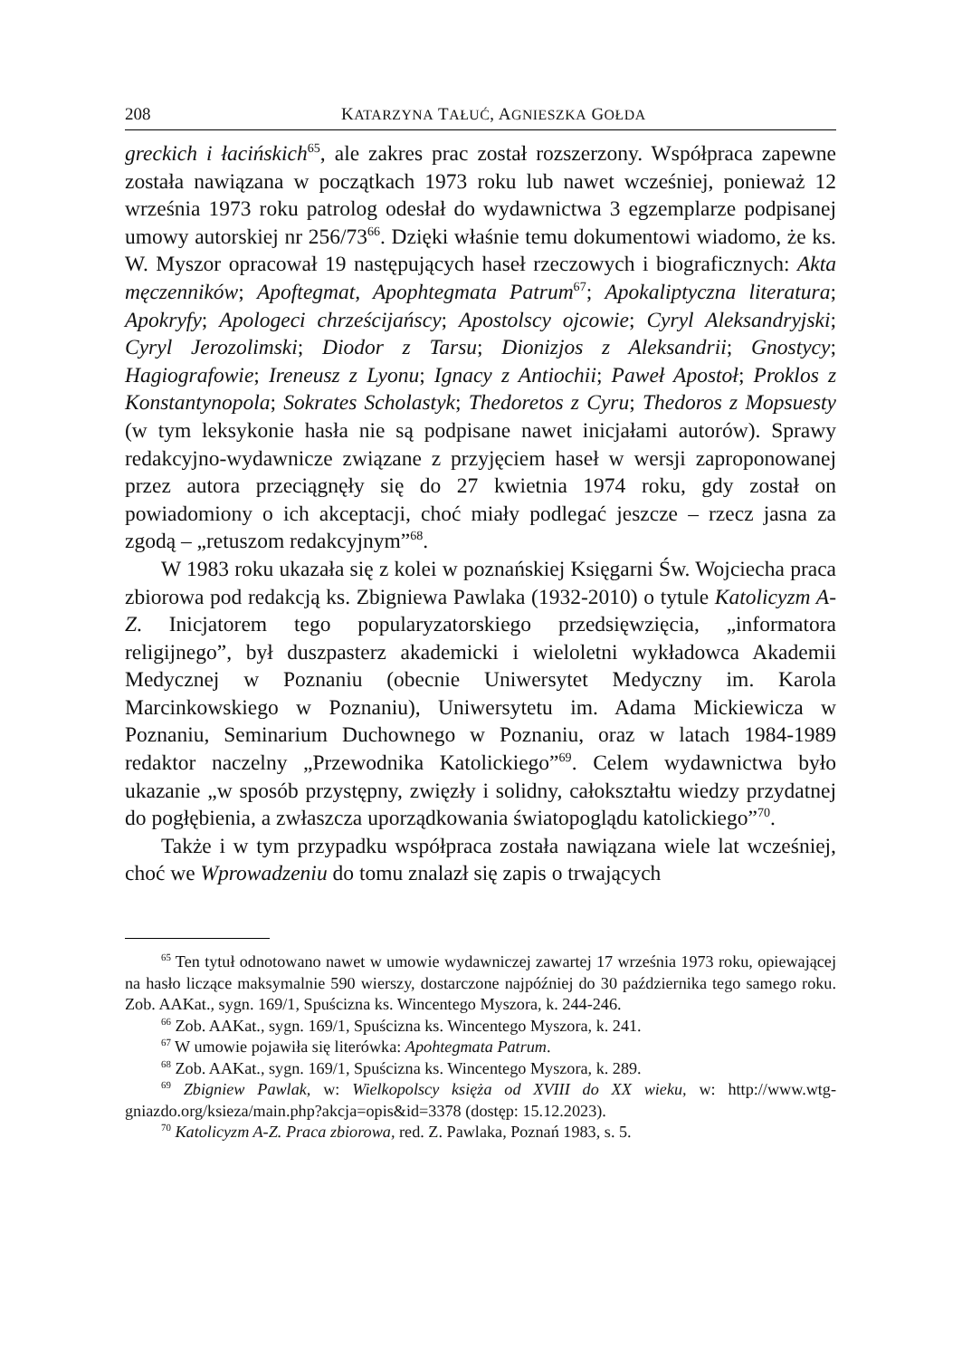208 KATARZYNA TAŁUĆ, AGNIESZKA GOŁDA
greckich i łacińskich<sup>65</sup>, ale zakres prac został rozszerzony. Współpraca zapewne została nawiązana w początkach 1973 roku lub nawet wcześniej, ponieważ 12 września 1973 roku patrolog odesłał do wydawnictwa 3 egzemplarze podpisanej umowy autorskiej nr 256/73<sup>66</sup>. Dzięki właśnie temu dokumentowi wiadomo, że ks. W. Myszor opracował 19 następujących haseł rzeczowych i biograficznych: Akta męczenników; Apoftegmat, Apophtegmata Patrum<sup>67</sup>; Apokaliptyczna literatura; Apokryfy; Apologeci chrześcijańscy; Apostolscy ojcowie; Cyryl Aleksandryjski; Cyryl Jerozolimski; Diodor z Tarsu; Dionizjos z Aleksandrii; Gnostycy; Hagiografowie; Ireneusz z Lyonu; Ignacy z Antiochii; Paweł Apostoł; Proklos z Konstantynopola; Sokrates Scholastyk; Thedoretos z Cyru; Thedoros z Mopsuesty (w tym leksykonie hasła nie są podpisane nawet inicjałami autorów). Sprawy redakcyjno-wydawnicze związane z przyjęciem haseł w wersji zaproponowanej przez autora przeciągnęły się do 27 kwietnia 1974 roku, gdy został on powiadomiony o ich akceptacji, choć miały podlegać jeszcze – rzecz jasna za zgodą – „retuszom redakcyjnym”<sup>68</sup>.
W 1983 roku ukazała się z kolei w poznańskiej Księgarni Św. Wojciecha praca zbiorowa pod redakcją ks. Zbigniewa Pawlaka (1932-2010) o tytule Katolicyzm A-Z. Inicjatorem tego popularyzatorskiego przedsięwzięcia, „informatora religijnego”, był duszpasterz akademicki i wieloletni wykładowca Akademii Medycznej w Poznaniu (obecnie Uniwersytet Medyczny im. Karola Marcinkowskiego w Poznaniu), Uniwersytetu im. Adama Mickiewicza w Poznaniu, Seminarium Duchownego w Poznaniu, oraz w latach 1984-1989 redaktor naczelny „Przewodnika Katolickiego”<sup>69</sup>. Celem wydawnictwa było ukazanie „w sposób przystępny, zwięzły i solidny, całokształtu wiedzy przydatnej do pogłębienia, a zwłaszcza uporządkowania światopoglądu katolickiego”<sup>70</sup>.
Także i w tym przypadku współpraca została nawiązana wiele lat wcześniej, choć we Wprowadzeniu do tomu znalazł się zapis o trwających
<sup>65</sup> Ten tytuł odnotowano nawet w umowie wydawniczej zawartej 17 września 1973 roku, opiewającej na hasło liczące maksymalnie 590 wierszy, dostarczone najpóźniej do 30 października tego samego roku. Zob. AAKat., sygn. 169/1, Spuścizna ks. Wincentego Myszora, k. 244-246.
<sup>66</sup> Zob. AAKat., sygn. 169/1, Spuścizna ks. Wincentego Myszora, k. 241.
<sup>67</sup> W umowie pojawiła się literówka: Apohtegmata Patrum.
<sup>68</sup> Zob. AAKat., sygn. 169/1, Spuścizna ks. Wincentego Myszora, k. 289.
<sup>69</sup> Zbigniew Pawlak, w: Wielkopolscy księża od XVIII do XX wieku, w: http://www.wtg-gniazdo.org/ksieza/main.php?akcja=opis&id=3378 (dostęp: 15.12.2023).
<sup>70</sup> Katolicyzm A-Z. Praca zbiorowa, red. Z. Pawlaka, Poznań 1983, s. 5.